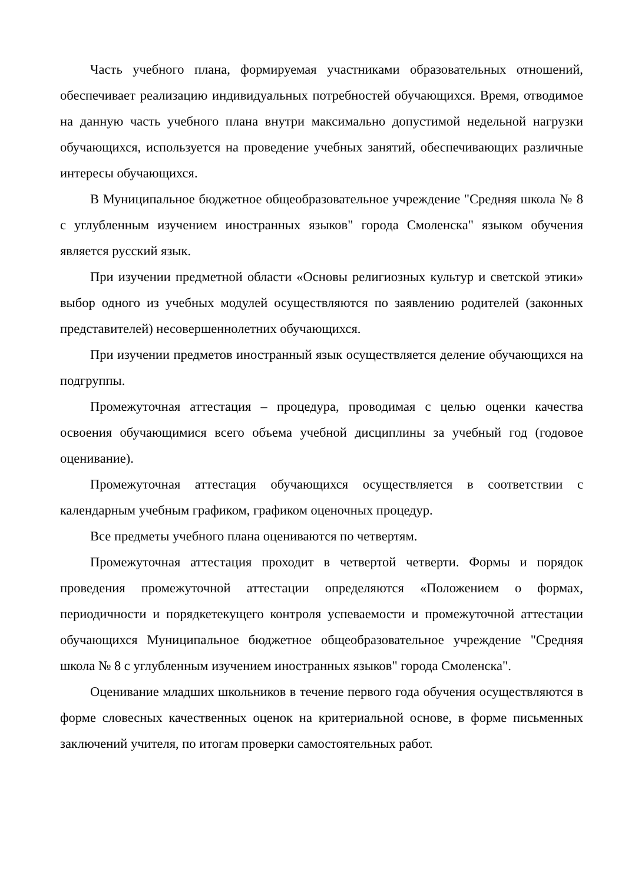Часть учебного плана, формируемая участниками образовательных отношений, обеспечивает реализацию индивидуальных потребностей обучающихся. Время, отводимое на данную часть учебного плана внутри максимально допустимой недельной нагрузки обучающихся, используется на проведение учебных занятий, обеспечивающих различные интересы обучающихся.
В Муниципальное бюджетное общеобразовательное учреждение "Средняя школа № 8 с углубленным изучением иностранных языков" города Смоленска" языком обучения является русский язык.
При изучении предметной области «Основы религиозных культур и светской этики» выбор одного из учебных модулей осуществляются по заявлению родителей (законных представителей) несовершеннолетних обучающихся.
При изучении предметов иностранный язык осуществляется деление обучающихся на подгруппы.
Промежуточная аттестация – процедура, проводимая с целью оценки качества освоения обучающимися всего объема учебной дисциплины за учебный год (годовое оценивание).
Промежуточная аттестация обучающихся осуществляется в соответствии с календарным учебным графиком, графиком оценочных процедур.
Все предметы учебного плана оцениваются по четвертям.
Промежуточная аттестация проходит в четвертой четверти. Формы и порядок проведения промежуточной аттестации определяются «Положением о формах, периодичности и порядкетекущего контроля успеваемости и промежуточной аттестации обучающихся Муниципальное бюджетное общеобразовательное учреждение "Средняя школа № 8 с углубленным изучением иностранных языков" города Смоленска".
Оценивание младших школьников в течение первого года обучения осуществляются в форме словесных качественных оценок на критериальной основе, в форме письменных заключений учителя, по итогам проверки самостоятельных работ.